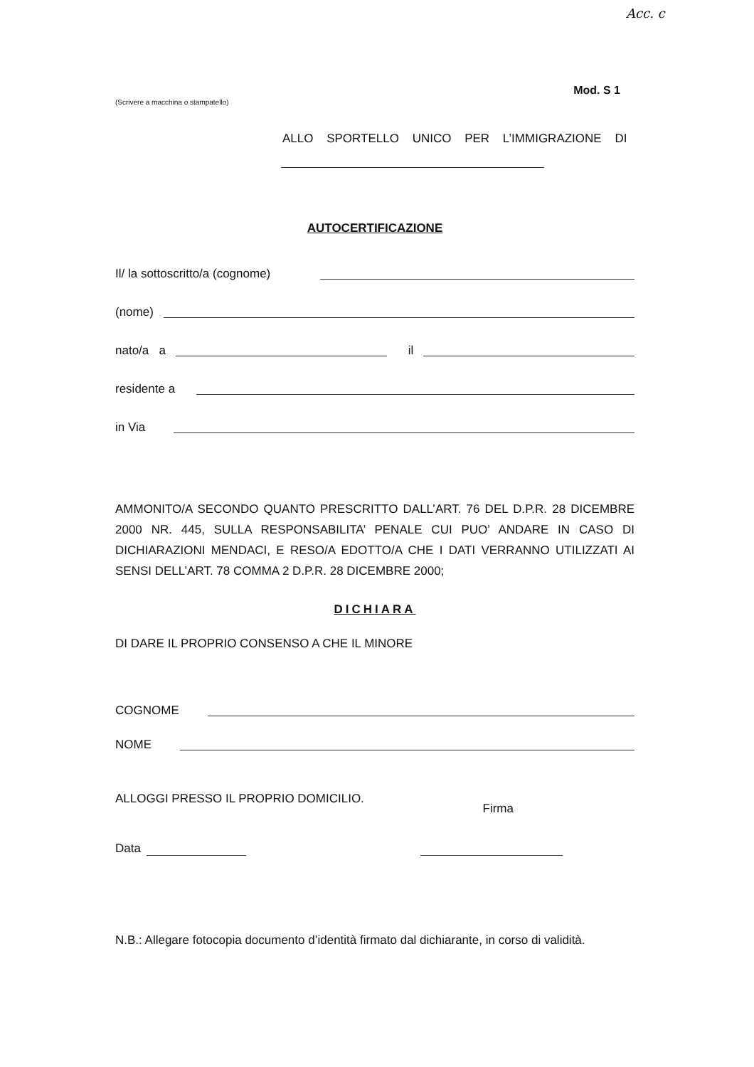Acc. c
Mod. S 1
(Scrivere a macchina o stampatello)
ALLO SPORTELLO UNICO PER L’IMMIGRAZIONE DI
AUTOCERTIFICAZIONE
Il/ la sottoscritto/a (cognome)
(nome)
nato/a a il
residente a
in Via
AMMONITO/A SECONDO QUANTO PRESCRITTO DALL’ART. 76 DEL D.P.R. 28 DICEMBRE 2000 NR. 445, SULLA RESPONSABILITA’ PENALE CUI PUO’ ANDARE IN CASO DI DICHIARAZIONI MENDACI, E RESO/A EDOTTO/A CHE I DATI VERRANNO UTILIZZATI AI SENSI DELL’ART. 78 COMMA 2 D.P.R. 28 DICEMBRE 2000;
DICHIARA
DI DARE IL PROPRIO CONSENSO A CHE IL MINORE
COGNOME
NOME
ALLOGGI PRESSO IL PROPRIO DOMICILIO. Firma
Data
N.B.: Allegare fotocopia documento d’identità firmato dal dichiarante, in corso di validità.